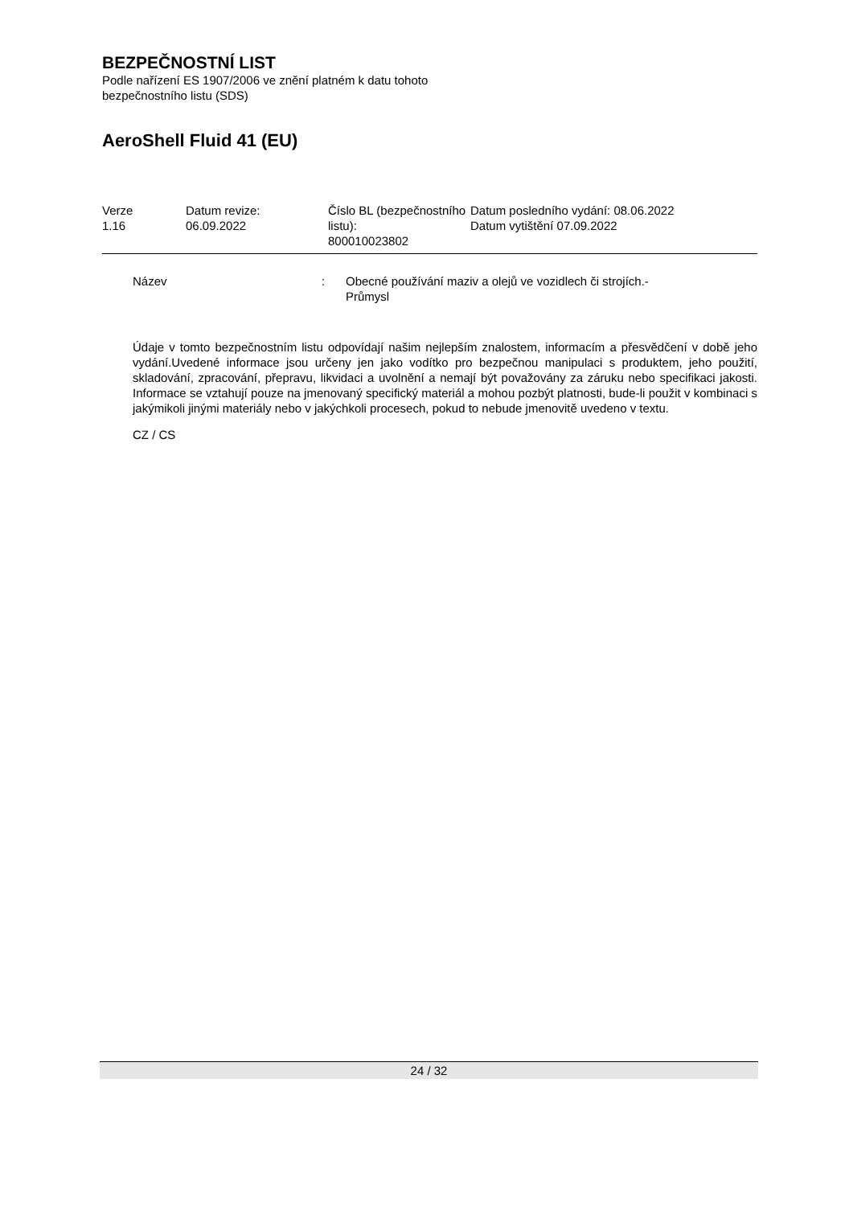BEZPEČNOSTNÍ LIST
Podle nařízení ES 1907/2006 ve znění platném k datu tohoto
bezpečnostního listu (SDS)
AeroShell Fluid 41 (EU)
| Verze 1.16 | Datum revize: 06.09.2022 | Číslo BL (bezpečnostního listu): 800010023802 | Datum posledního vydání: 08.06.2022 Datum vytištění 07.09.2022 |
Název: Obecné používání maziv a olejů ve vozidlech či strojích.-
Průmysl
Údaje v tomto bezpečnostním listu odpovídají našim nejlepším znalostem, informacím a přesvědčení v době jeho vydání.Uvedené informace jsou určeny jen jako vodítko pro bezpečnou manipulaci s produktem, jeho použití, skladování, zpracování, přepravu, likvidaci a uvolnění a nemají být považovány za záruku nebo specifikaci jakosti. Informace se vztahují pouze na jmenovaný specifický materiál a mohou pozbýt platnosti, bude-li použit v kombinaci s jakýmikoli jinými materiály nebo v jakýchkoli procesech, pokud to nebude jmenovitě uvedeno v textu.
CZ / CS
24 / 32